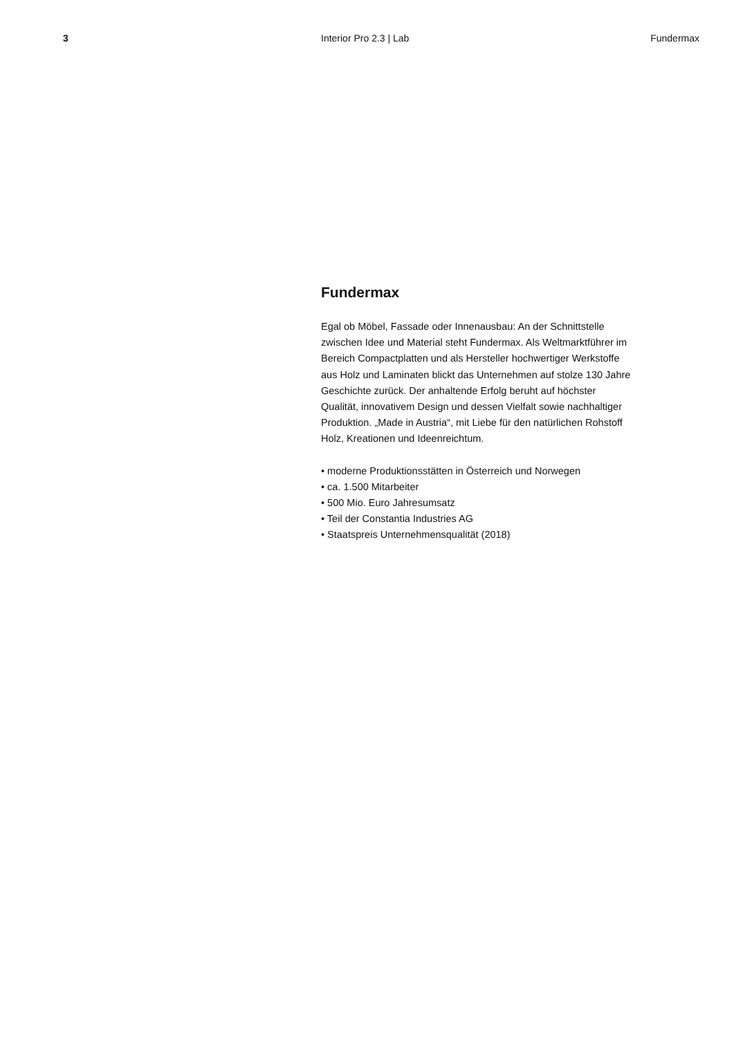3 Interior Pro 2.3 | Lab Fundermax
Fundermax
Egal ob Möbel, Fassade oder Innenausbau: An der Schnittstelle zwischen Idee und Material steht Fundermax. Als Weltmarktführer im Bereich Compactplatten und als Hersteller hochwertiger Werkstoffe aus Holz und Laminaten blickt das Unternehmen auf stolze 130 Jahre Geschichte zurück. Der anhaltende Erfolg beruht auf höchster Qualität, innovativem Design und dessen Vielfalt sowie nachhaltiger Produktion. „Made in Austria“, mit Liebe für den natürlichen Rohstoff Holz, Kreationen und Ideenreichtum.
• moderne Produktionsstätten in Österreich und Norwegen
• ca. 1.500 Mitarbeiter
• 500 Mio. Euro Jahresumsatz
• Teil der Constantia Industries AG
• Staatspreis Unternehmensqualität (2018)